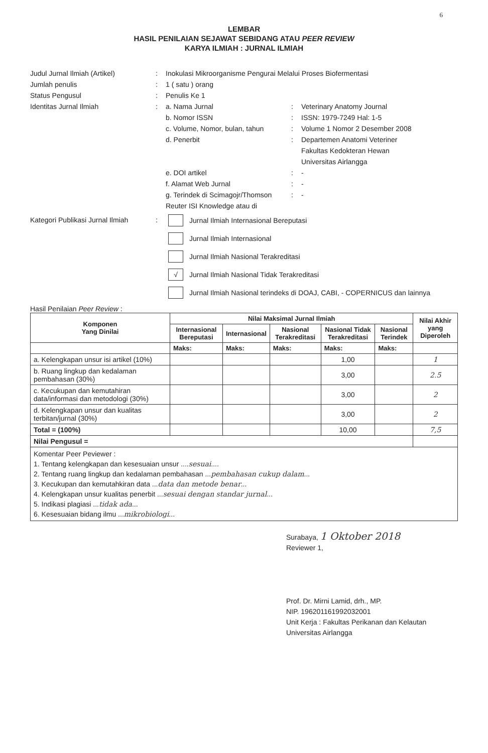6
LEMBAR
HASIL PENILAIAN SEJAWAT SEBIDANG ATAU PEER REVIEW
KARYA ILMIAH : JURNAL ILMIAH
Judul Jurnal Ilmiah (Artikel) : Inokulasi Mikroorganisme Pengurai Melalui Proses Biofermentasi
Jumlah penulis : 1 ( satu ) orang
Status Pengusul : Penulis Ke 1
Identitas Jurnal Ilmiah : a. Nama Jurnal : Veterinary Anatomy Journal
b. Nomor ISSN : ISSN: 1979-7249 Hal: 1-5
c. Volume, Nomor, bulan, tahun
: Volume 1 Nomor 2 Desember 2008
d. Penerbit : Departemen Anatomi Veteriner
Fakultas Kedokteran Hewan
Universitas Airlangga
e. DOI artikel : -
f. Alamat Web Jurnal : -
g. Terindek di Scimagojr/Thomson Reuter ISI Knowledge atau di
: -
Kategori Publikasi Jurnal Ilmiah
:
Jurnal Ilmiah Internasional Bereputasi
Jurnal Ilmiah Internasional
Jurnal Ilmiah Nasional Terakreditasi
√
Jurnal Ilmiah Nasional Tidak Terakreditasi
Jurnal Ilmiah Nasional terindeks di DOAJ, CABI, - COPERNICUS dan lainnya
Hasil Penilaian Peer Review :
| Komponen Yang Dinilai | Nilai Maksimal Jurnal Ilmiah | | | | | Nilai Akhir yang Diperoleh |
| --- | --- | --- | --- | --- | --- | --- |
| | Internasional Bereputasi | Internasional | Nasional Terakreditasi | Nasional Tidak Terakreditasi | Nasional Terindek | |
| | Maks: | Maks: | Maks: | Maks: | Maks: | |
| a. Kelengkapan unsur isi artikel (10%) | | | | 1,00 | | 1 |
| b. Ruang lingkup dan kedalaman pembahasan (30%) | | | | 3,00 | | 2.5 |
| c. Kecukupan dan kemutahiran data/informasi dan metodologi (30%) | | | | 3,00 | | 2 |
| d. Kelengkapan unsur dan kualitas terbitan/jurnal (30%) | | | | 3,00 | | 2 |
| Total = (100%) | | | | 10,00 | | 7,5 |
| Nilai Pengusul = | | | | | | |
| Komentar Peer Peviewer : 1. Tentang kelengkapan dan kesesuaian unsur .... sesuai .... 2. Tentang ruang lingkup dan kedalaman pembahasan ... pembahasan cukup dalam ... 3. Kecukupan dan kemutahkiran data ... data dan metode benar ... 4. Kelengkapan unsur kualitas penerbit ... sesuai dengan standar jurnal ... 5. Indikasi plagiasi ... tidak ada ... 6. Kesesuaian bidang ilmu ... mikrobiologi ... | | | | | | |
Surabaya, 1 Oktober 2018
Reviewer 1,
Prof. Dr. Mirni Lamid, drh., MP.
NIP. 196201161992032001
Unit Kerja : Fakultas Perikanan dan Kelautan
Universitas Airlangga